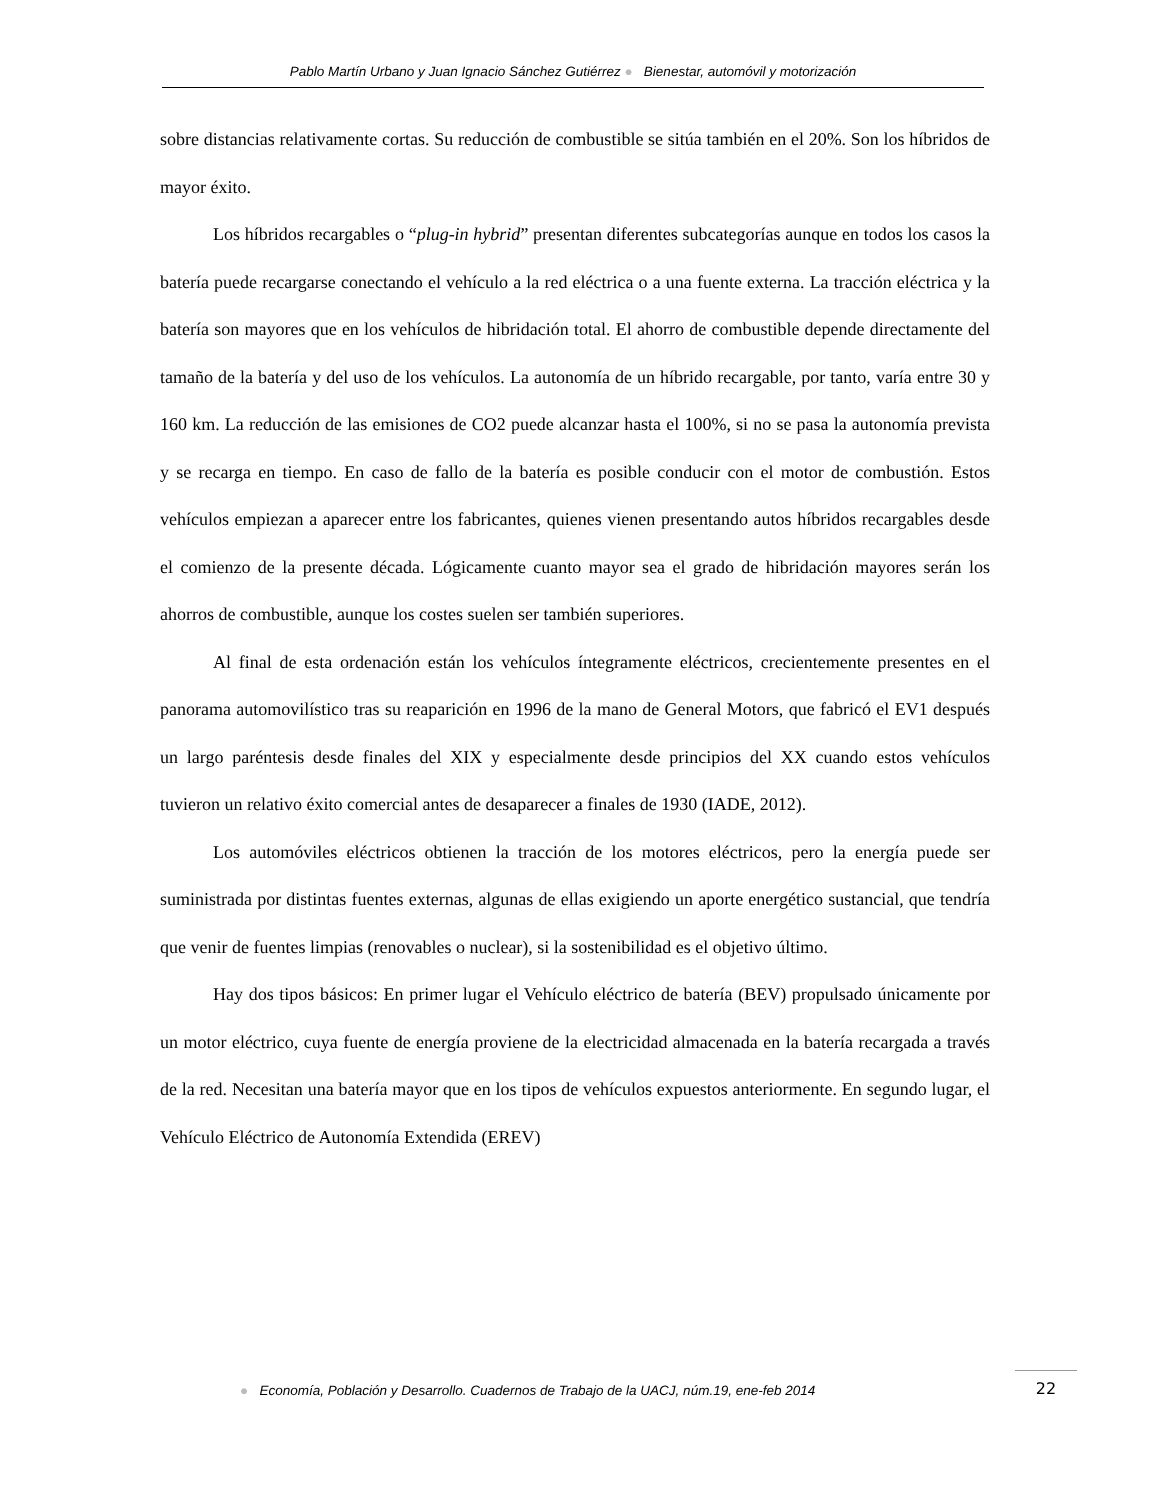Pablo Martín Urbano y Juan Ignacio Sánchez Gutiérrez ● Bienestar, automóvil y motorización
sobre distancias relativamente cortas. Su reducción de combustible se sitúa también en el 20%. Son los híbridos de mayor éxito.
Los híbridos recargables o “plug-in hybrid” presentan diferentes subcategorías aunque en todos los casos la batería puede recargarse conectando el vehículo a la red eléctrica o a una fuente externa. La tracción eléctrica y la batería son mayores que en los vehículos de hibridación total. El ahorro de combustible depende directamente del tamaño de la batería y del uso de los vehículos. La autonomía de un híbrido recargable, por tanto, varía entre 30 y 160 km. La reducción de las emisiones de CO2 puede alcanzar hasta el 100%, si no se pasa la autonomía prevista y se recarga en tiempo. En caso de fallo de la batería es posible conducir con el motor de combustión. Estos vehículos empiezan a aparecer entre los fabricantes, quienes vienen presentando autos híbridos recargables desde el comienzo de la presente década. Lógicamente cuanto mayor sea el grado de hibridación mayores serán los ahorros de combustible, aunque los costes suelen ser también superiores.
Al final de esta ordenación están los vehículos íntegramente eléctricos, crecientemente presentes en el panorama automovilístico tras su reaparición en 1996 de la mano de General Motors, que fabricó el EV1 después un largo paréntesis desde finales del XIX y especialmente desde principios del XX cuando estos vehículos tuvieron un relativo éxito comercial antes de desaparecer a finales de 1930 (IADE, 2012).
Los automóviles eléctricos obtienen la tracción de los motores eléctricos, pero la energía puede ser suministrada por distintas fuentes externas, algunas de ellas exigiendo un aporte energético sustancial, que tendría que venir de fuentes limpias (renovables o nuclear), si la sostenibilidad es el objetivo último.
Hay dos tipos básicos: En primer lugar el Vehículo eléctrico de batería (BEV) propulsado únicamente por un motor eléctrico, cuya fuente de energía proviene de la electricidad almacenada en la batería recargada a través de la red. Necesitan una batería mayor que en los tipos de vehículos expuestos anteriormente. En segundo lugar, el Vehículo Eléctrico de Autonomía Extendida (EREV)
● Economía, Población y Desarrollo. Cuadernos de Trabajo de la UACJ, núm.19, ene-feb 2014
22